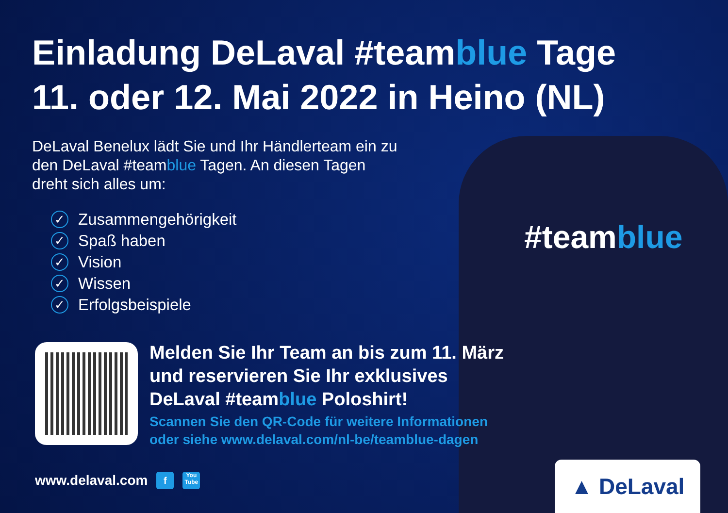Einladung DeLaval #teamblue Tage
11. oder 12. Mai 2022 in Heino (NL)
#teamblue
DeLaval Benelux lädt Sie und Ihr Händlerteam ein zu den DeLaval #teamblue Tagen. An diesen Tagen dreht sich alles um:
✓ Zusammengehörigkeit
✓ Spaß haben
✓ Vision
✓ Wissen
✓ Erfolgsbeispiele
Melden Sie Ihr Team an bis zum 11. März und reservieren Sie Ihr exklusives DeLaval #teamblue Poloshirt!
Scannen Sie den QR-Code für weitere Informationen oder siehe www.delaval.com/nl-be/teamblue-dagen
www.delaval.com f You Tube ▲ DeLaval